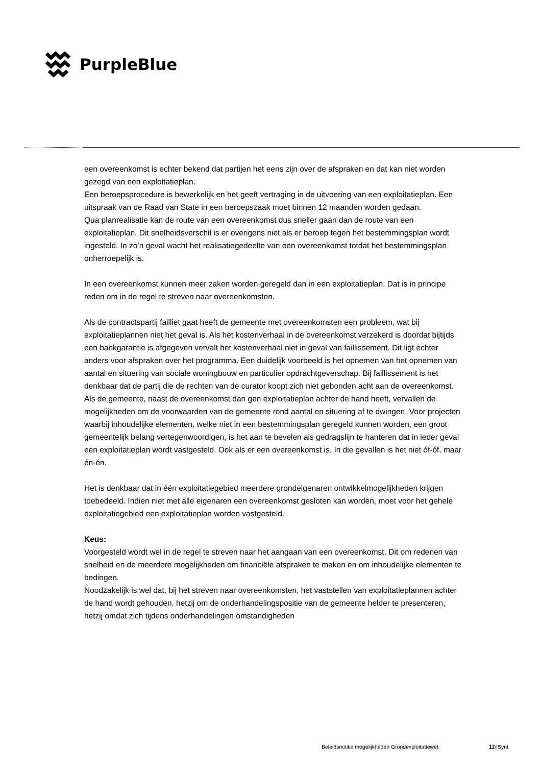PurpleBlue
een overeenkomst is echter bekend dat partijen het eens zijn over de afspraken en dat kan niet worden gezegd van een exploitatieplan.
Een beroepsprocedure is bewerkelijk en het geeft vertraging in de uitvoering van een exploitatieplan. Een uitspraak van de Raad van State in een beroepszaak moet binnen 12 maanden worden gedaan.
Qua planrealisatie kan de route van een overeenkomst dus sneller gaan dan de route van een exploitatieplan. Dit snelheidsverschil is er overigens niet als er beroep tegen het bestemmingsplan wordt ingesteld. In zo’n geval wacht het realisatiegedeelte van een overeenkomst totdat het bestemmingsplan onherroepelijk is.
In een overeenkomst kunnen meer zaken worden geregeld dan in een exploitatieplan. Dat is in principe reden om in de regel te streven naar overeenkomsten.
Als de contractspartij failliet gaat heeft de gemeente met overeenkomsten een probleem, wat bij exploitatieplannen niet het geval is. Als het kostenverhaal in de overeenkomst verzekerd is doordat bijtijds een bankgarantie is afgegeven vervalt het kostenverhaal niet in geval van faillissement. Dit ligt echter anders voor afspraken over het programma. Een duidelijk voorbeeld is het opnemen van het opnemen van aantal en situering van sociale woningbouw en particulier opdrachtgeverschap. Bij faillissement is het denkbaar dat de partij die de rechten van de curator koopt zich niet gebonden acht aan de overeenkomst. Als de gemeente, naast de overeenkomst dan gen exploitatieplan achter de hand heeft, vervallen de mogelijkheden om de voorwaarden van de gemeente rond aantal en situering af te dwingen. Voor projecten waarbij inhoudelijke elementen, welke niet in een bestemmingsplan geregeld kunnen worden, een groot gemeentelijk belang vertegenwoordigen, is het aan te bevelen als gedragslijn te hanteren dat in ieder geval een exploitatieplan wordt vastgesteld. Ook als er een overeenkomst is. In die gevallen is het niet óf-óf, maar én-én.
Het is denkbaar dat in één exploitatiegebied meerdere grondeigenaren ontwikkelmogelijkheden krijgen toebedeeld. Indien niet met alle eigenaren een overeenkomst gesloten kan worden, moet voor het gehele exploitatiegebied een exploitatieplan worden vastgesteld.
Keus:
Voorgesteld wordt wel in de regel te streven naar het aangaan van een overeenkomst. Dit om redenen van snelheid en de meerdere mogelijkheden om financiële afspraken te maken en om inhoudelijke elementen te bedingen.
Noodzakelijk is wel dat, bij het streven naar overeenkomsten, het vaststellen van exploitatieplannen achter de hand wordt gehouden, hetzij om de onderhandelingspositie van de gemeente helder te presenteren, hetzij omdat zich tijdens onderhandelingen omstandigheden
Beleidsnotitie mogelijkheden Grondexploitatiewet
11\!Synt